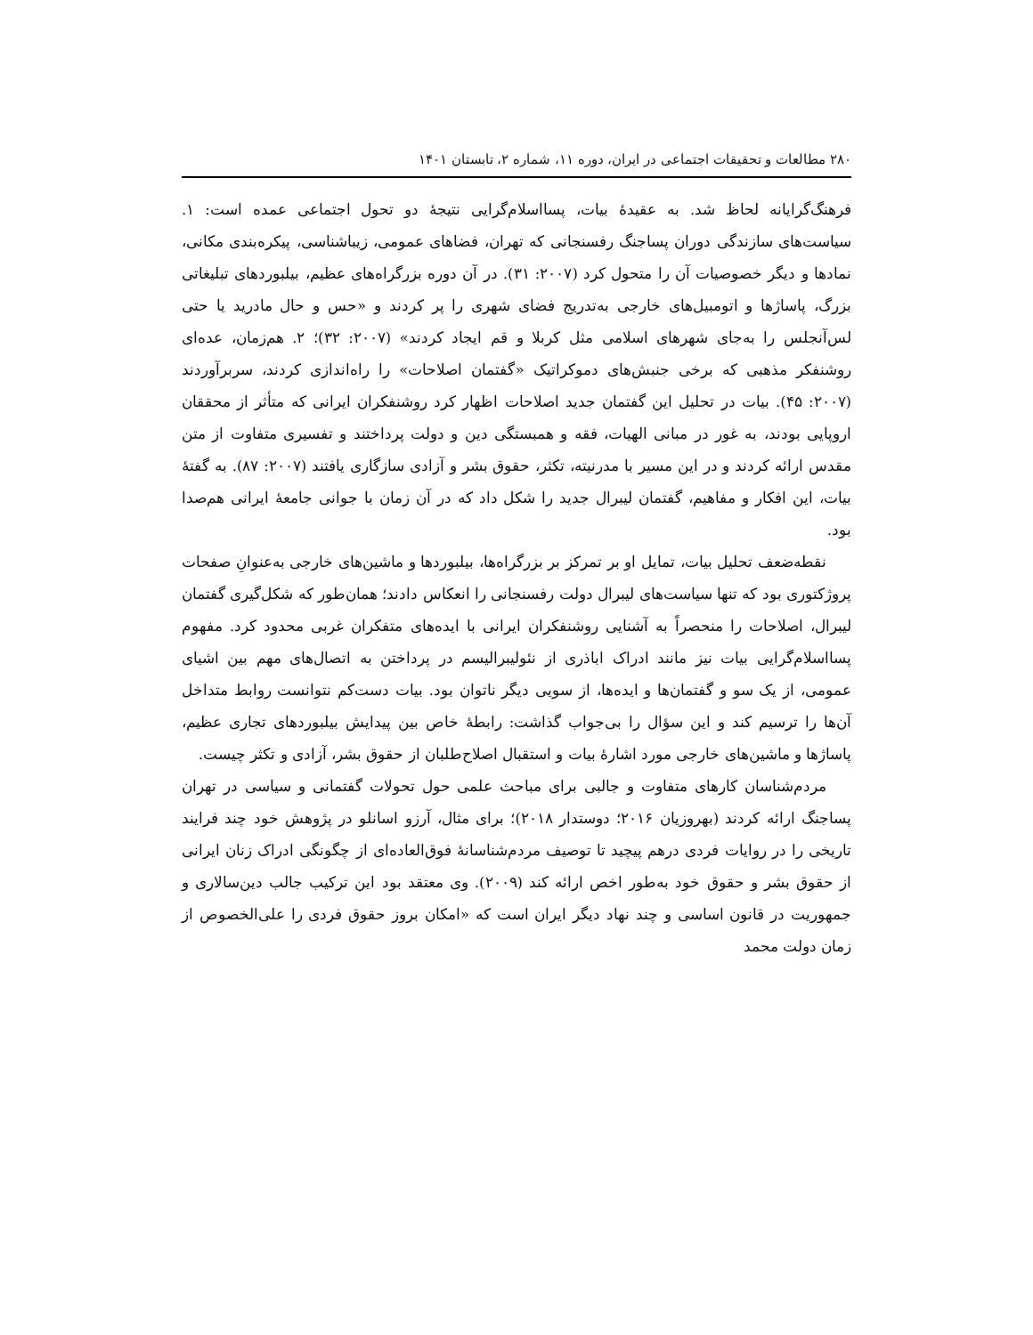۲۸۰ مطالعات و تحقیقات اجتماعی در ایران، دوره ۱۱، شماره ۲، تابستان ۱۴۰۱
فرهنگ‌گرایانه لحاظ شد. به عقیدهٔ بیات، پسااسلام‌گرایی نتیجهٔ دو تحول اجتماعی عمده است: ۱. سیاست‌های سازندگی دوران پساجنگ رفسنجانی که تهران، فضاهای عمومی، زیباشناسی، پیکره‌بندی مکانی، نمادها و دیگر خصوصیات آن را متحول کرد (۲۰۰۷: ۳۱). در آن دوره بزرگراه‌های عظیم، بیلبوردهای تبلیغاتی بزرگ، پاساژها و اتومبیل‌های خارجی به‌تدریج فضای شهری را پر کردند و «حس و حال مادرید یا حتی لس‌آنجلس را به‌جای شهرهای اسلامی مثل کربلا و قم ایجاد کردند» (۲۰۰۷: ۳۲)؛ ۲. هم‌زمان، عده‌ای روشنفکر مذهبی که برخی جنبش‌های دموکراتیک «گفتمان اصلاحات» را راه‌اندازی کردند، سربرآوردند (۲۰۰۷: ۴۵). بیات در تحلیل این گفتمان جدید اصلاحات اظهار کرد روشنفکران ایرانی که متأثر از محققان اروپایی بودند، به غور در مبانی الهیات، فقه و همبستگی دین و دولت پرداختند و تفسیری متفاوت از متن مقدس ارائه کردند و در این مسیر با مدرنیته، تکثر، حقوق بشر و آزادی سازگاری یافتند (۲۰۰۷: ۸۷). به گفتهٔ بیات، این افکار و مفاهیم، گفتمان لیبرال جدید را شکل داد که در آن زمان با جوانی جامعهٔ ایرانی هم‌صدا بود.
نقطه‌ضعف تحلیل بیات، تمایل او بر تمرکز بر بزرگراه‌ها، بیلبوردها و ماشین‌های خارجی به‌عنوانِ صفحات پروژکتوری بود که تنها سیاست‌های لیبرال دولت رفسنجانی را انعکاس دادند؛ همان‌طور که شکل‌گیری گفتمان لیبرال، اصلاحات را منحصراً به آشنایی روشنفکران ایرانی با ایده‌های متفکران غربی محدود کرد. مفهوم پسااسلام‌گرایی بیات نیز مانند ادراک اباذری از نئولیبرالیسم در پرداختن به اتصال‌های مهم بین اشیای عمومی، از یک سو و گفتمان‌ها و ایده‌ها، از سویی دیگر ناتوان بود. بیات دست‌کم نتوانست روابط متداخل آن‌ها را ترسیم کند و این سؤال را بی‌جواب گذاشت: رابطهٔ خاص بین پیدایش بیلبوردهای تجاری عظیم، پاساژها و ماشین‌های خارجی مورد اشارهٔ بیات و استقبال اصلاح‌طلبان از حقوق بشر، آزادی و تکثر چیست.
مردم‌شناسان کارهای متفاوت و جالبی برای مباحث علمی حول تحولات گفتمانی و سیاسی در تهران پساجنگ ارائه کردند (بهروزیان ۲۰۱۶؛ دوستدار ۲۰۱۸)؛ برای مثال، آرزو اسانلو در پژوهش خود چند فرایند تاریخی را در روایات فردی درهم پیچید تا توصیف مردم‌شناسانهٔ فوق‌العاده‌ای از چگونگی ادراک زنان ایرانی از حقوق بشر و حقوق خود به‌طور اخص ارائه کند (۲۰۰۹). وی معتقد بود این ترکیب جالب دین‌سالاری و جمهوریت در قانون اساسی و چند نهاد دیگر ایران است که «امکان بروز حقوق فردی را علی‌الخصوص از زمان دولت محمد